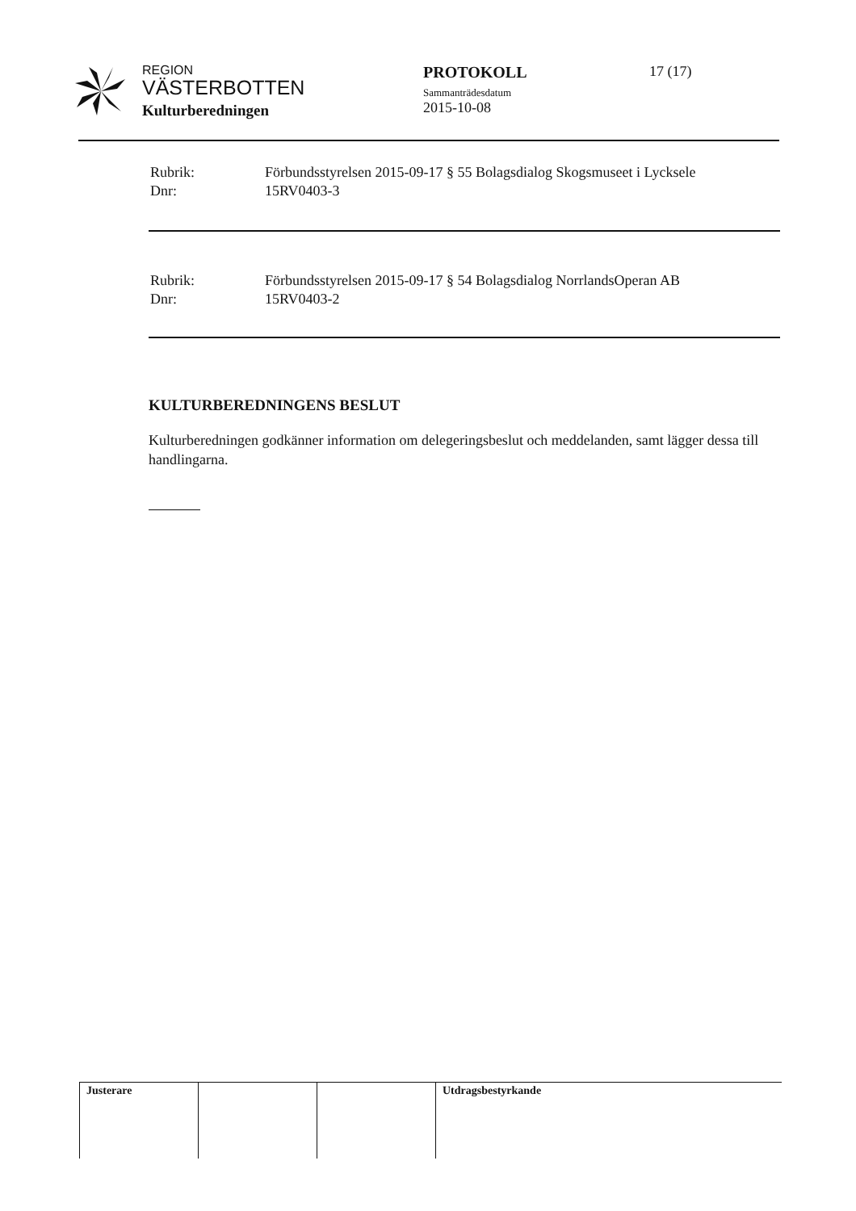REGION
VÄSTERBOTTEN
Kulturberedningen
PROTOKOLL
Sammanträdesdatum
2015-10-08
17 (17)
| Rubrik: | Förbundsstyrelsen 2015-09-17 § 55 Bolagsdialog Skogsmuseet i Lycksele |
| Dnr: | 15RV0403-3 |
| Rubrik: | Förbundsstyrelsen 2015-09-17 § 54 Bolagsdialog NorrlandsOperan AB |
| Dnr: | 15RV0403-2 |
KULTURBEREDNINGENS BESLUT
Kulturberedningen godkänner information om delegeringsbeslut och meddelanden, samt lägger dessa till handlingarna.
| Justerare | | | Utdragsbestyrkande |